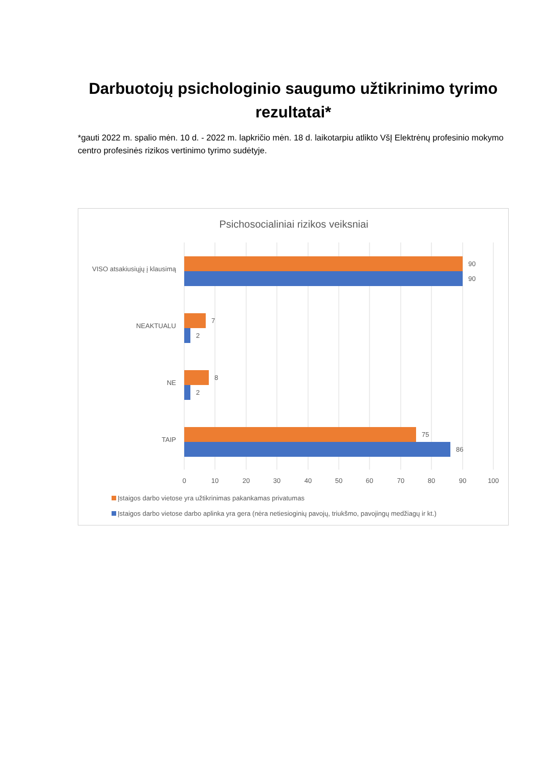Darbuotojų psichologinio saugumo užtikrinimo tyrimo rezultatai*
*gauti 2022 m. spalio mėn. 10 d. - 2022 m. lapkričio mėn. 18 d. laikotarpiu atlikto VšĮ Elektrėnų profesinio mokymo centro profesinės rizikos vertinimo tyrimo sudėtyje.
Psichosocialiniai rizikos veiksniai
VISO atsakiusiųjų į klausimą
NEAKTUALU
NE
TAIP
90
90
7
2
8
2
75
86
0
10
20
30
40
50
60
70
80
90
100
Įstaigos darbo vietose yra užtikrinimas pakankamas privatumas
Įstaigos darbo vietose darbo aplinka yra gera (nėra netiesioginių pavojų, triukšmo, pavojingų medžiagų ir kt.)